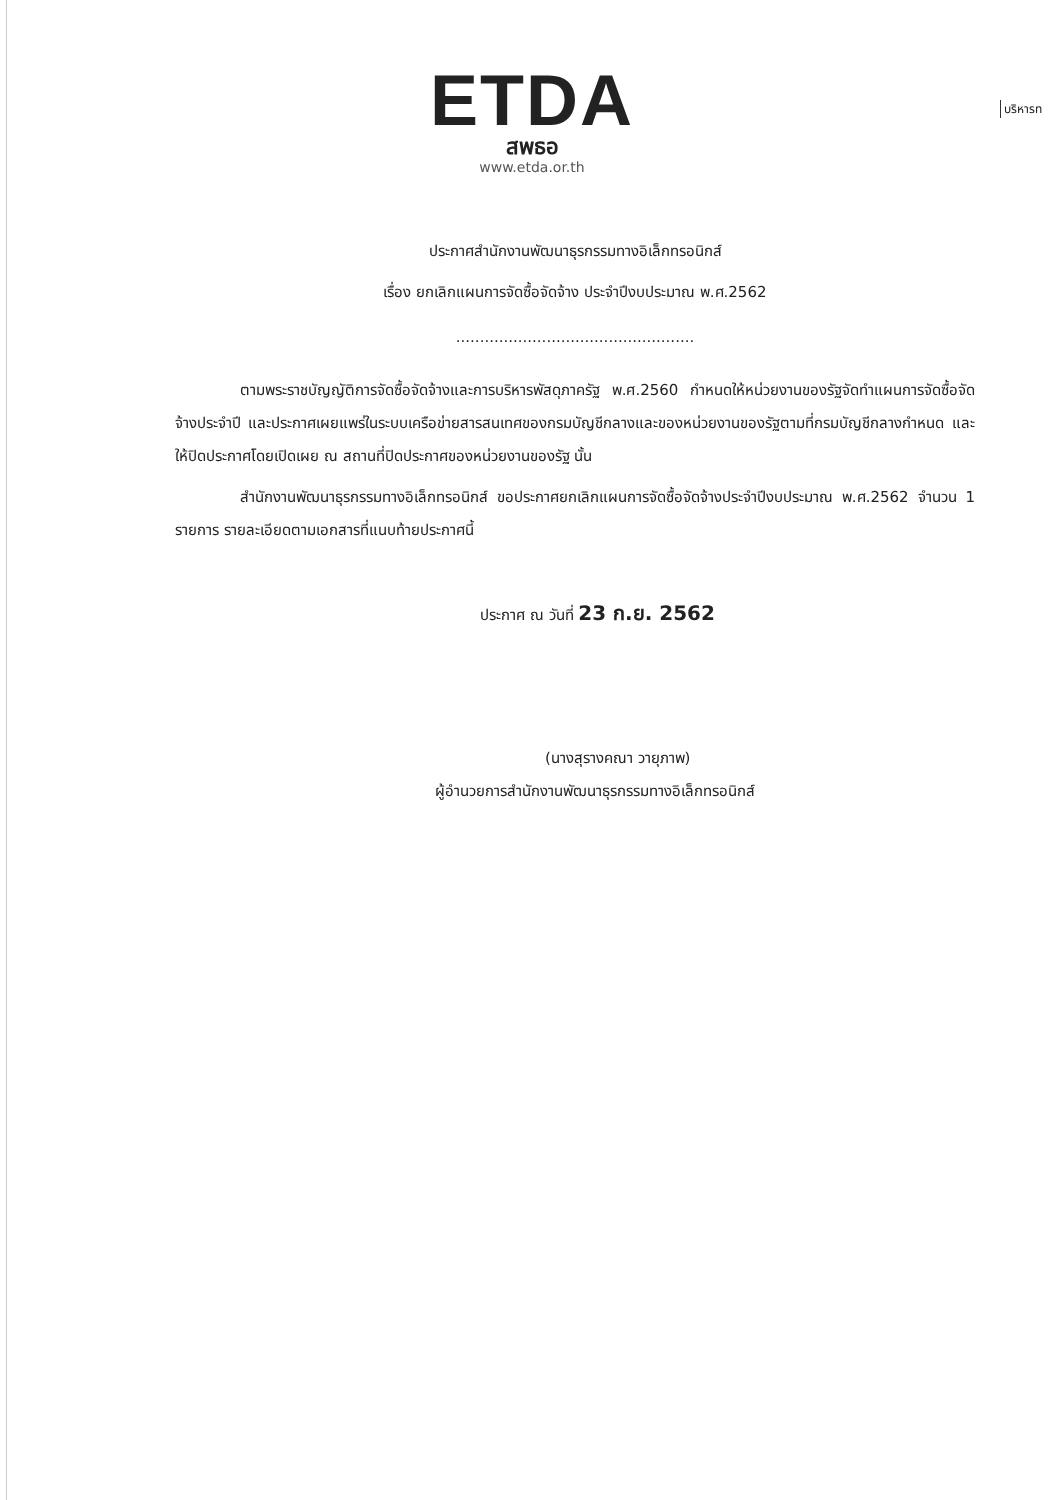ETDA
สพธอ
www.etda.or.th
บริหารท
ประกาศสำนักงานพัฒนาธุรกรรมทางอิเล็กทรอนิกส์
เรื่อง ยกเลิกแผนการจัดซื้อจัดจ้าง ประจำปีงบประมาณ พ.ศ.2562
..................................................
ตามพระราชบัญญัติการจัดซื้อจัดจ้างและการบริหารพัสดุภาครัฐ พ.ศ.2560 กำหนดให้หน่วยงานของรัฐจัดทำแผนการจัดซื้อจัดจ้างประจำปี และประกาศเผยแพร่ในระบบเครือข่ายสารสนเทศของกรมบัญชีกลางและของหน่วยงานของรัฐตามที่กรมบัญชีกลางกำหนด และให้ปิดประกาศโดยเปิดเผย ณ สถานที่ปิดประกาศของหน่วยงานของรัฐ นั้น
สำนักงานพัฒนาธุรกรรมทางอิเล็กทรอนิกส์ ขอประกาศยกเลิกแผนการจัดซื้อจัดจ้างประจำปีงบประมาณ พ.ศ.2562 จำนวน 1 รายการ รายละเอียดตามเอกสารที่แนบท้ายประกาศนี้
ประกาศ ณ วันที่ 23 ก.ย. 2562
(นางสุรางคณา วายุภาพ)
ผู้อำนวยการสำนักงานพัฒนาธุรกรรมทางอิเล็กทรอนิกส์